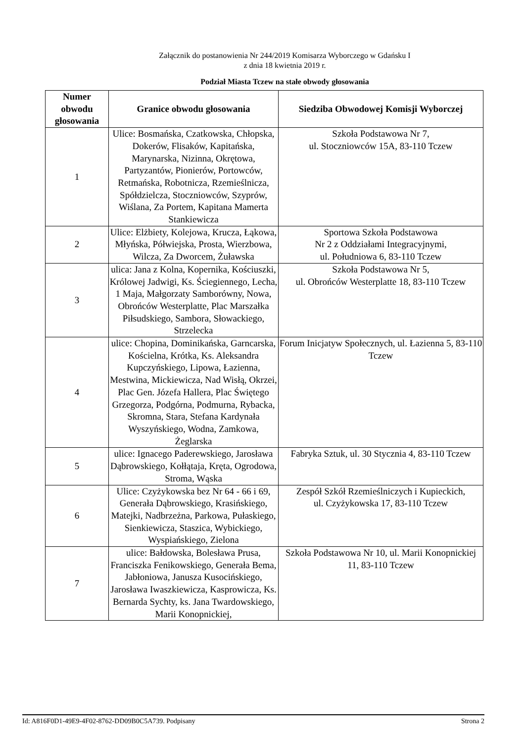Załącznik do postanowienia Nr 244/2019 Komisarza Wyborczego w Gdańsku I
z dnia 18 kwietnia 2019 r.
Podział Miasta Tczew na stałe obwody głosowania
| Numer obwodu głosowania | Granice obwodu głosowania | Siedziba Obwodowej Komisji Wyborczej |
| --- | --- | --- |
| 1 | Ulice: Bosmańska, Czatkowska, Chłopska, Dokerów, Flisaków, Kapitańska, Marynarska, Nizinna, Okrętowa, Partyzantów, Pionierów, Portowców, Retmańska, Robotnicza, Rzemieślnicza, Spółdzielcza, Stoczniowców, Szyprów, Wiślana, Za Portem, Kapitana Mamerta Stankiewicza | Szkoła Podstawowa Nr 7, ul. Stoczniowców 15A, 83-110 Tczew |
| 2 | Ulice: Elżbiety, Kolejowa, Krucza, Łąkowa, Młyńska, Półwiejska, Prosta, Wierzbowa, Wilcza, Za Dworcem, Żuławska | Sportowa Szkoła Podstawowa Nr 2 z Oddziałami Integracyjnymi, ul. Południowa 6, 83-110 Tczew |
| 3 | ulica: Jana z Kolna, Kopernika, Kościuszki, Królowej Jadwigi, Ks. Ściegiennego, Lecha, 1 Maja, Małgorzaty Samborówny, Nowa, Obrońców Westerplatte, Plac Marszałka Piłsudskiego, Sambora, Słowackiego, Strzelecka | Szkoła Podstawowa Nr 5, ul. Obrońców Westerplatte 18, 83-110 Tczew |
| 4 | ulice: Chopina, Dominikańska, Garncarska, Kościelna, Krótka, Ks. Aleksandra Kupczyńskiego, Lipowa, Łazienna, Mestwina, Mickiewicza, Nad Wisłą, Okrzei, Plac Gen. Józefa Hallera, Plac Świętego Grzegorza, Podgórna, Podmurna, Rybacka, Skromna, Stara, Stefana Kardynała Wyszyńskiego, Wodna, Zamkowa, Żeglarska | Forum Inicjatyw Społecznych, ul. Łazienna 5, 83-110 Tczew |
| 5 | ulice: Ignacego Paderewskiego, Jarosława Dąbrowskiego, Kołłątaja, Kręta, Ogrodowa, Stroma, Wąska | Fabryka Sztuk, ul. 30 Stycznia 4, 83-110 Tczew |
| 6 | Ulice: Czyżykowska bez Nr 64 - 66 i 69, Generała Dąbrowskiego, Krasińskiego, Matejki, Nadbrzeżna, Parkowa, Pułaskiego, Sienkiewicza, Staszica, Wybickiego, Wyspiańskiego, Zielona | Zespół Szkół Rzemieślniczych i Kupieckich, ul. Czyżykowska 17, 83-110 Tczew |
| 7 | ulice: Bałdowska, Bolesława Prusa, Franciszka Fenikowskiego, Generała Bema, Jabłoniowa, Janusza Kusocińskiego, Jarosława Iwaszkiewicza, Kasprowicza, Ks. Bernarda Sychty, ks. Jana Twardowskiego, Marii Konopnickiej, | Szkoła Podstawowa Nr 10, ul. Marii Konopnickiej 11, 83-110 Tczew |
Id: A816F0D1-49E9-4F02-8762-DD09B0C5A739. Podpisany Strona 2